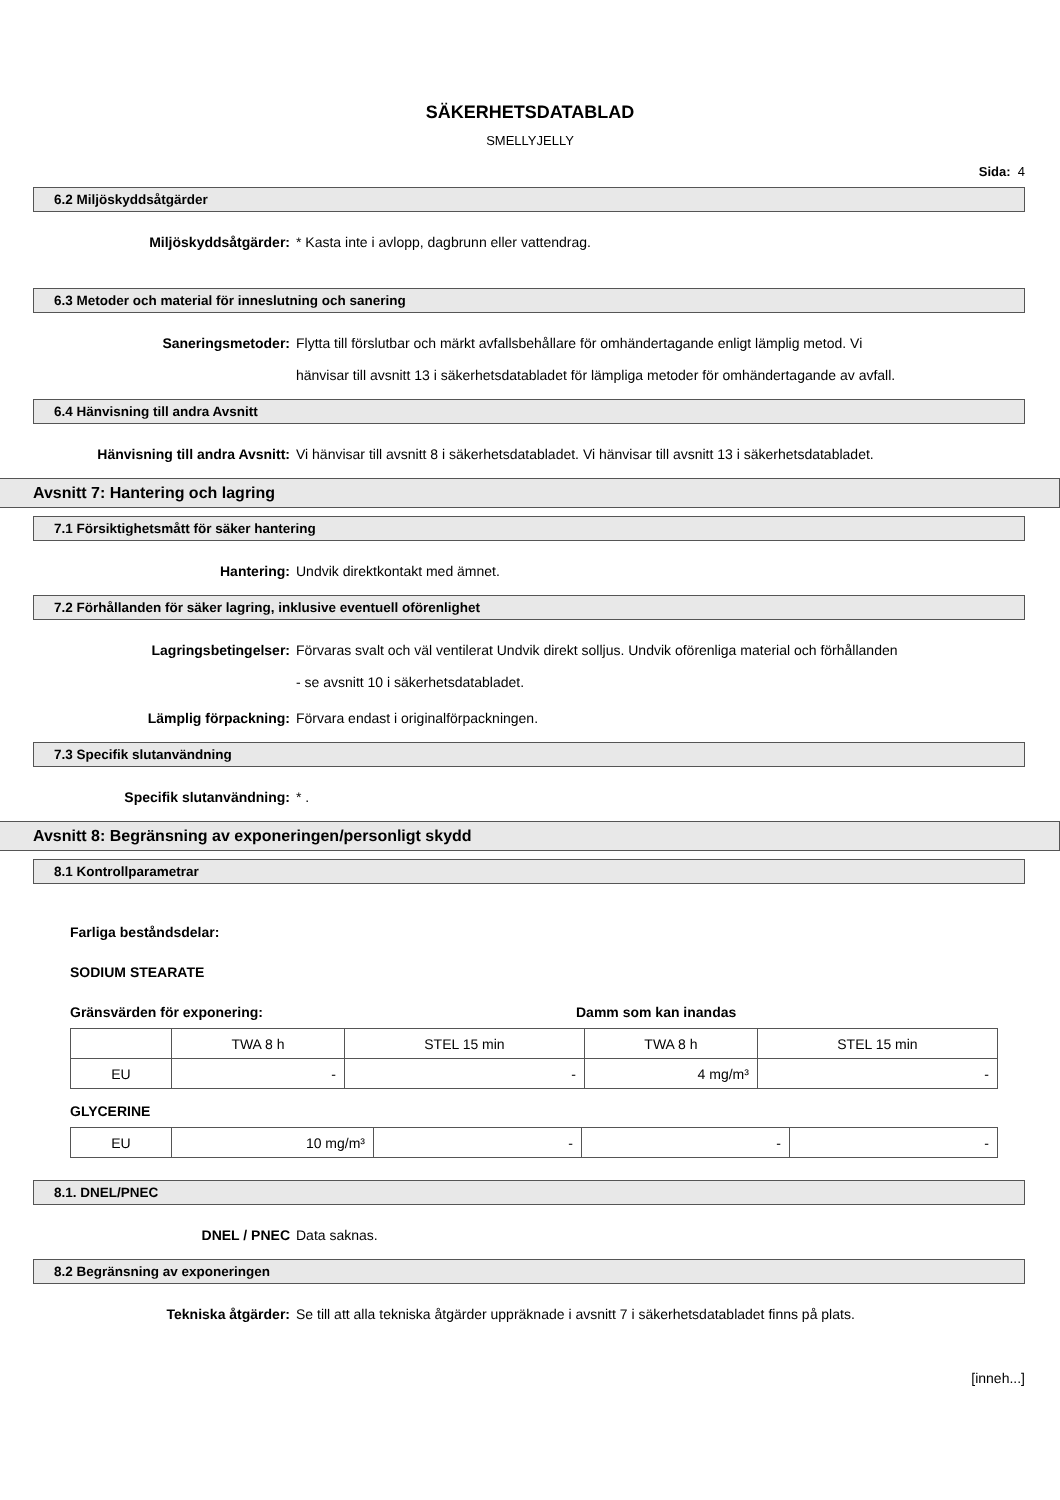SÄKERHETSDATABLAD
SMELLYJELLY
Sida: 4
6.2 Miljöskyddsåtgärder
Miljöskyddsåtgärder: * Kasta inte i avlopp, dagbrunn eller vattendrag.
6.3 Metoder och material för inneslutning och sanering
Saneringsmetoder: Flytta till förslutbar och märkt avfallsbehållare för omhändertagande enligt lämplig metod. Vi hänvisar till avsnitt 13 i säkerhetsdatabladet för lämpliga metoder för omhändertagande av avfall.
6.4 Hänvisning till andra Avsnitt
Hänvisning till andra Avsnitt: Vi hänvisar till avsnitt 8 i säkerhetsdatabladet. Vi hänvisar till avsnitt 13 i säkerhetsdatabladet.
Avsnitt 7: Hantering och lagring
7.1 Försiktighetsmått för säker hantering
Hantering: Undvik direktkontakt med ämnet.
7.2 Förhållanden för säker lagring, inklusive eventuell oförenlighet
Lagringsbetingelser: Förvaras svalt och väl ventilerat Undvik direkt solljus. Undvik oförenliga material och förhållanden - se avsnitt 10 i säkerhetsdatabladet.
Lämplig förpackning: Förvara endast i originalförpackningen.
7.3 Specifik slutanvändning
Specifik slutanvändning: * .
Avsnitt 8: Begränsning av exponeringen/personligt skydd
8.1 Kontrollparametrar
Farliga beståndsdelar:
SODIUM STEARATE
Gränsvärden för exponering: Damm som kan inandas
| | TWA 8 h | STEL 15 min | TWA 8 h | STEL 15 min |
| EU | - | - | 4 mg/m³ | - |
GLYCERINE
| EU | 10 mg/m³ | - | - | - |
8.1. DNEL/PNEC
DNEL / PNEC Data saknas.
8.2 Begränsning av exponeringen
Tekniska åtgärder: Se till att alla tekniska åtgärder uppräknade i avsnitt 7 i säkerhetsdatabladet finns på plats.
[inneh...]